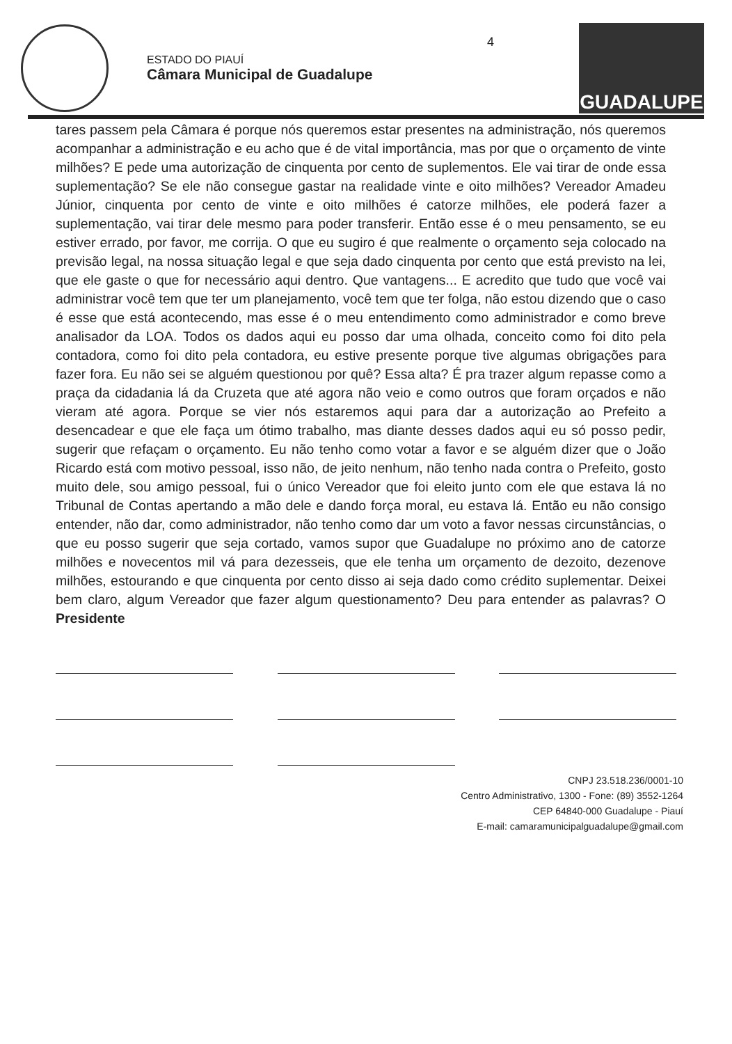ESTADO DO PIAUÍ
Câmara Municipal de Guadalupe
GUADALUPE
4
tares passem pela Câmara é porque nós queremos estar presentes na administração, nós queremos acompanhar a administração e eu acho que é de vital importância, mas por que o orçamento de vinte milhões? E pede uma autorização de cinquenta por cento de suplementos. Ele vai tirar de onde essa suplementação? Se ele não consegue gastar na realidade vinte e oito milhões? Vereador Amadeu Júnior, cinquenta por cento de vinte e oito milhões é catorze milhões, ele poderá fazer a suplementação, vai tirar dele mesmo para poder transferir. Então esse é o meu pensamento, se eu estiver errado, por favor, me corrija. O que eu sugiro é que realmente o orçamento seja colocado na previsão legal, na nossa situação legal e que seja dado cinquenta por cento que está previsto na lei, que ele gaste o que for necessário aqui dentro. Que vantagens... E acredito que tudo que você vai administrar você tem que ter um planejamento, você tem que ter folga, não estou dizendo que o caso é esse que está acontecendo, mas esse é o meu entendimento como administrador e como breve analisador da LOA. Todos os dados aqui eu posso dar uma olhada, conceito como foi dito pela contadora, como foi dito pela contadora, eu estive presente porque tive algumas obrigações para fazer fora. Eu não sei se alguém questionou por quê? Essa alta? É pra trazer algum repasse como a praça da cidadania lá da Cruzeta que até agora não veio e como outros que foram orçados e não vieram até agora. Porque se vier nós estaremos aqui para dar a autorização ao Prefeito a desencadear e que ele faça um ótimo trabalho, mas diante desses dados aqui eu só posso pedir, sugerir que refaçam o orçamento. Eu não tenho como votar a favor e se alguém dizer que o João Ricardo está com motivo pessoal, isso não, de jeito nenhum, não tenho nada contra o Prefeito, gosto muito dele, sou amigo pessoal, fui o único Vereador que foi eleito junto com ele que estava lá no Tribunal de Contas apertando a mão dele e dando força moral, eu estava lá. Então eu não consigo entender, não dar, como administrador, não tenho como dar um voto a favor nessas circunstâncias, o que eu posso sugerir que seja cortado, vamos supor que Guadalupe no próximo ano de catorze milhões e novecentos mil vá para dezesseis, que ele tenha um orçamento de dezoito, dezenove milhões, estourando e que cinquenta por cento disso ai seja dado como crédito suplementar. Deixei bem claro, algum Vereador que fazer algum questionamento? Deu para entender as palavras? O Presidente
CNPJ 23.518.236/0001-10
Centro Administrativo, 1300 - Fone: (89) 3552-1264
CEP 64840-000 Guadalupe - Piauí
E-mail: camaramunicipalguadalupe@gmail.com